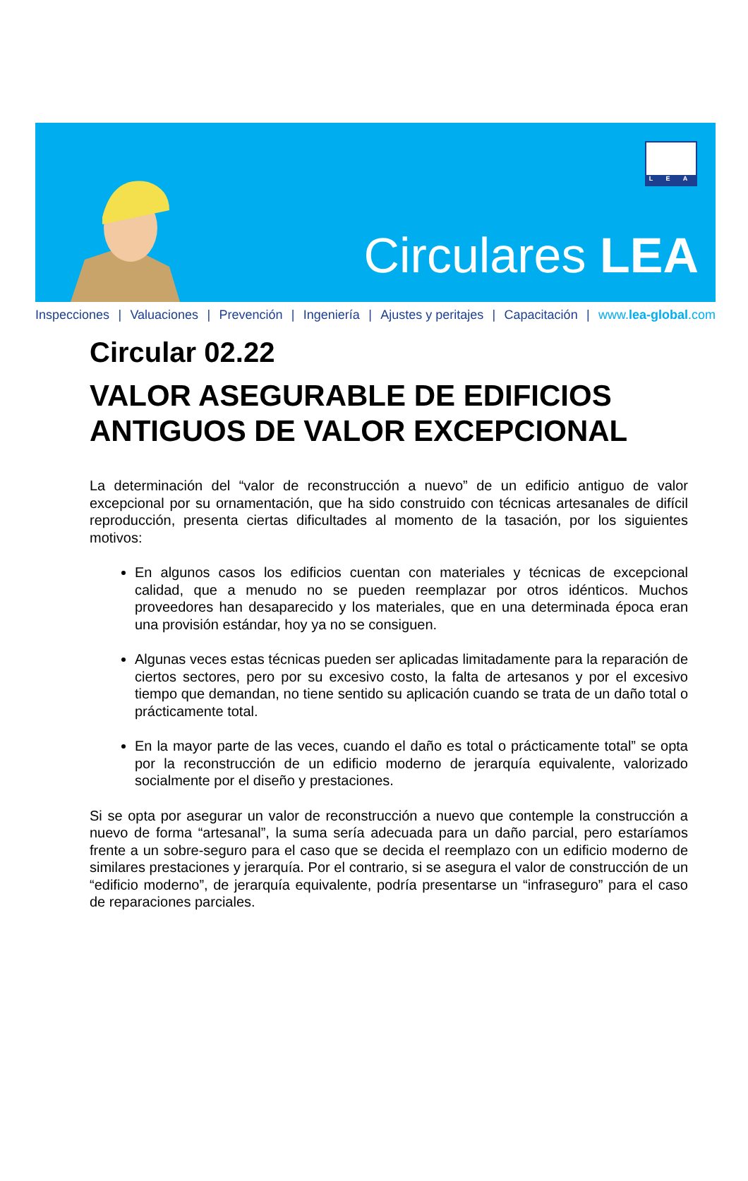L E A
Circulares LEA
Inspecciones | Valuaciones | Prevención | Ingeniería | Ajustes y peritajes | Capacitación | www.lea-global.com
Circular 02.22
VALOR ASEGURABLE DE EDIFICIOS ANTIGUOS DE VALOR EXCEPCIONAL
La determinación del “valor de reconstrucción a nuevo” de un edificio antiguo de valor excepcional por su ornamentación, que ha sido construido con técnicas artesanales de difícil reproducción, presenta ciertas dificultades al momento de la tasación, por los siguientes motivos:
En algunos casos los edificios cuentan con materiales y técnicas de excepcional calidad, que a menudo no se pueden reemplazar por otros idénticos. Muchos proveedores han desaparecido y los materiales, que en una determinada época eran una provisión estándar, hoy ya no se consiguen.
Algunas veces estas técnicas pueden ser aplicadas limitadamente para la reparación de ciertos sectores, pero por su excesivo costo, la falta de artesanos y por el excesivo tiempo que demandan, no tiene sentido su aplicación cuando se trata de un daño total o prácticamente total.
En la mayor parte de las veces, cuando el daño es total o prácticamente total” se opta por la reconstrucción de un edificio moderno de jerarquía equivalente, valorizado socialmente por el diseño y prestaciones.
Si se opta por asegurar un valor de reconstrucción a nuevo que contemple la construcción a nuevo de forma “artesanal”, la suma sería adecuada para un daño parcial, pero estaríamos frente a un sobre-seguro para el caso que se decida el reemplazo con un edificio moderno de similares prestaciones y jerarquía. Por el contrario, si se asegura el valor de construcción de un “edificio moderno”, de jerarquía equivalente, podría presentarse un “infraseguro” para el caso de reparaciones parciales.